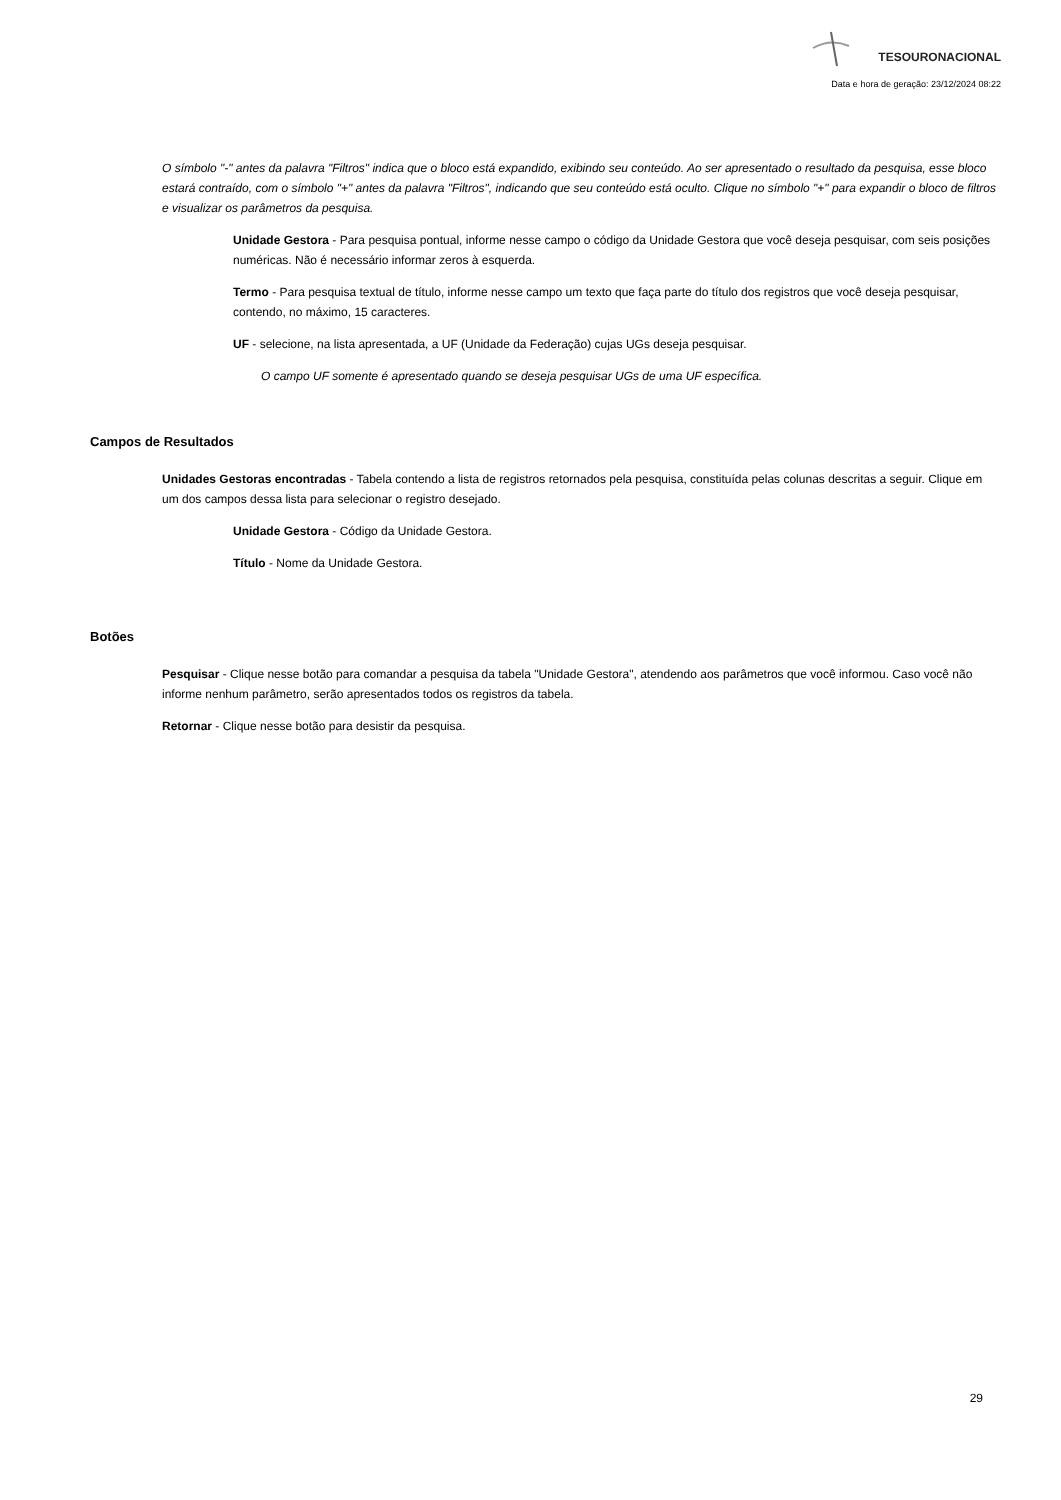TESOURONACIONAL
Data e hora de geração: 23/12/2024 08:22
O símbolo "-" antes da palavra "Filtros" indica que o bloco está expandido, exibindo seu conteúdo. Ao ser apresentado o resultado da pesquisa, esse bloco estará contraído, com o símbolo "+" antes da palavra "Filtros", indicando que seu conteúdo está oculto. Clique no símbolo "+" para expandir o bloco de filtros e visualizar os parâmetros da pesquisa.
Unidade Gestora - Para pesquisa pontual, informe nesse campo o código da Unidade Gestora que você deseja pesquisar, com seis posições numéricas. Não é necessário informar zeros à esquerda.
Termo - Para pesquisa textual de título, informe nesse campo um texto que faça parte do título dos registros que você deseja pesquisar, contendo, no máximo, 15 caracteres.
UF - selecione, na lista apresentada, a UF (Unidade da Federação) cujas UGs deseja pesquisar.
O campo UF somente é apresentado quando se deseja pesquisar UGs de uma UF específica.
Campos de Resultados
Unidades Gestoras encontradas - Tabela contendo a lista de registros retornados pela pesquisa, constituída pelas colunas descritas a seguir. Clique em um dos campos dessa lista para selecionar o registro desejado.
Unidade Gestora - Código da Unidade Gestora.
Título - Nome da Unidade Gestora.
Botões
Pesquisar - Clique nesse botão para comandar a pesquisa da tabela "Unidade Gestora", atendendo aos parâmetros que você informou. Caso você não informe nenhum parâmetro, serão apresentados todos os registros da tabela.
Retornar - Clique nesse botão para desistir da pesquisa.
29